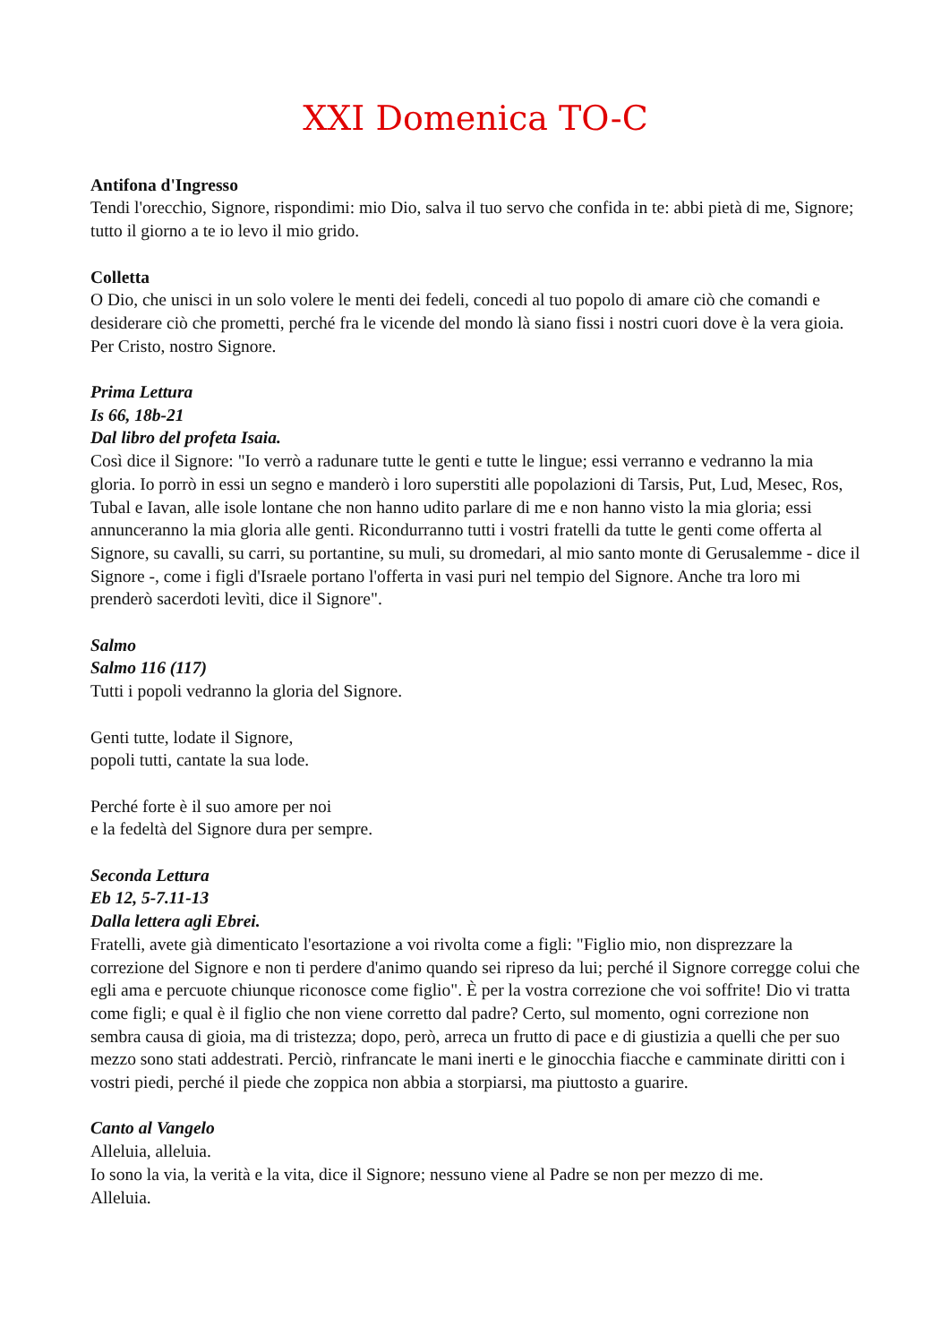XXI Domenica TO-C
Antifona d'Ingresso
Tendi l'orecchio, Signore, rispondimi: mio Dio, salva il tuo servo che confida in te: abbi pietà di me, Signore; tutto il giorno a te io levo il mio grido.
Colletta
O Dio, che unisci in un solo volere le menti dei fedeli, concedi al tuo popolo di amare ciò che comandi e desiderare ciò che prometti, perché fra le vicende del mondo là siano fissi i nostri cuori dove è la vera gioia. Per Cristo, nostro Signore.
Prima Lettura
Is 66, 18b-21
Dal libro del profeta Isaia.
Così dice il Signore: "Io verrò a radunare tutte le genti e tutte le lingue; essi verranno e vedranno la mia gloria. Io porrò in essi un segno e manderò i loro superstiti alle popolazioni di Tarsis, Put, Lud, Mesec, Ros, Tubal e Iavan, alle isole lontane che non hanno udito parlare di me e non hanno visto la mia gloria; essi annunceranno la mia gloria alle genti. Ricondurranno tutti i vostri fratelli da tutte le genti come offerta al Signore, su cavalli, su carri, su portantine, su muli, su dromedari, al mio santo monte di Gerusalemme - dice il Signore -, come i figli d'Israele portano l'offerta in vasi puri nel tempio del Signore. Anche tra loro mi prenderò sacerdoti levìti, dice il Signore".
Salmo
Salmo 116 (117)
Tutti i popoli vedranno la gloria del Signore.
Genti tutte, lodate il Signore,
popoli tutti, cantate la sua lode.
Perché forte è il suo amore per noi
e la fedeltà del Signore dura per sempre.
Seconda Lettura
Eb 12, 5-7.11-13
Dalla lettera agli Ebrei.
Fratelli, avete già dimenticato l'esortazione a voi rivolta come a figli: "Figlio mio, non disprezzare la correzione del Signore e non ti perdere d'animo quando sei ripreso da lui; perché il Signore corregge colui che egli ama e percuote chiunque riconosce come figlio". È per la vostra correzione che voi soffrite! Dio vi tratta come figli; e qual è il figlio che non viene corretto dal padre? Certo, sul momento, ogni correzione non sembra causa di gioia, ma di tristezza; dopo, però, arreca un frutto di pace e di giustizia a quelli che per suo mezzo sono stati addestrati. Perciò, rinfrancate le mani inerti e le ginocchia fiacche e camminate diritti con i vostri piedi, perché il piede che zoppica non abbia a storpiarsi, ma piuttosto a guarire.
Canto al Vangelo
Alleluia, alleluia.
Io sono la via, la verità e la vita, dice il Signore; nessuno viene al Padre se non per mezzo di me.
Alleluia.